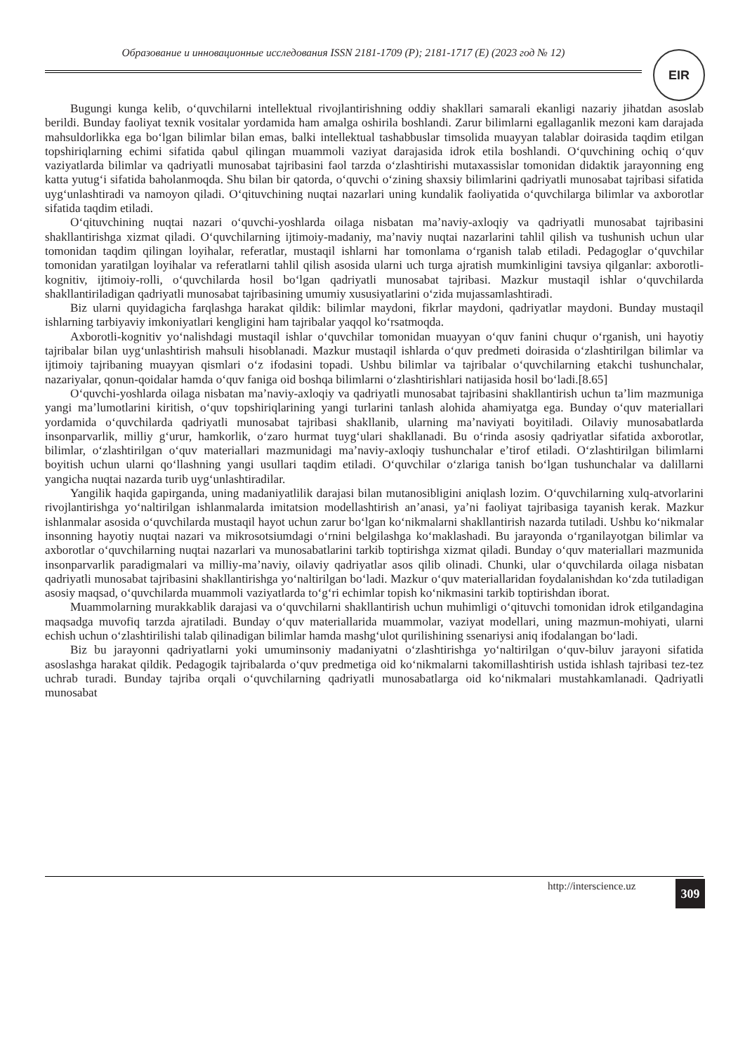Образование и инновационные исследования ISSN 2181-1709 (P); 2181-1717 (E) (2023 год № 12) EIR
Bugungi kunga kelib, oʻquvchilarni intellektual rivojlantirishning oddiy shakllari samarali ekanligi nazariy jihatdan asoslab berildi. Bunday faoliyat texnik vositalar yordamida ham amalga oshirila boshlandi. Zarur bilimlarni egallaganlik mezoni kam darajada mahsuldorlikka ega boʻlgan bilimlar bilan emas, balki intellektual tashabbuslar timsolida muayyan talablar doirasida taqdim etilgan topshiriqlarning echimi sifatida qabul qilingan muammoli vaziyat darajasida idrok etila boshlandi. Oʻquvchining ochiq oʻquv vaziyatlarda bilimlar va qadriyatli munosabat tajribasini faol tarzda oʻzlashtirishi mutaxassislar tomonidan didaktik jarayonning eng katta yutugʻi sifatida baholanmoqda. Shu bilan bir qatorda, oʻquvchi oʻzining shaxsiy bilimlarini qadriyatli munosabat tajribasi sifatida uygʻunlashtiradi va namoyon qiladi. Oʻqituvchining nuqtai nazarlari uning kundalik faoliyatida oʻquvchilarga bilimlar va axborotlar sifatida taqdim etiladi.
Oʻqituvchining nuqtai nazari oʻquvchi-yoshlarda oilaga nisbatan maʼnaviy-axloqiy va qadriyatli munosabat tajribasini shakllantirishga xizmat qiladi. Oʻquvchilarning ijtimoiy-madaniy, maʼnaviy nuqtai nazarlarini tahlil qilish va tushunish uchun ular tomonidan taqdim qilingan loyihalar, referatlar, mustaqil ishlarni har tomonlama oʻrganish talab etiladi. Pedagoglar oʻquvchilar tomonidan yaratilgan loyihalar va referatlarni tahlil qilish asosida ularni uch turga ajratish mumkinligini tavsiya qilganlar: axborotli-kognitiv, ijtimoiy-rolli, oʻquvchilarda hosil boʻlgan qadriyatli munosabat tajribasi. Mazkur mustaqil ishlar oʻquvchilarda shakllantiriladigan qadriyatli munosabat tajribasining umumiy xususiyatlarini oʻzida mujassamlashtiradi.
Biz ularni quyidagicha farqlashga harakat qildik: bilimlar maydoni, fikrlar maydoni, qadriyatlar maydoni. Bunday mustaqil ishlarning tarbiyaviy imkoniyatlari kengligini ham tajribalar yaqqol koʻrsatmoqda.
Axborotli-kognitiv yoʻnalishdagi mustaqil ishlar oʻquvchilar tomonidan muayyan oʻquv fanini chuqur oʻrganish, uni hayotiy tajribalar bilan uygʻunlashtirish mahsuli hisoblanadi. Mazkur mustaqil ishlarda oʻquv predmeti doirasida oʻzlashtirilgan bilimlar va ijtimoiy tajribaning muayyan qismlari oʻz ifodasini topadi. Ushbu bilimlar va tajribalar oʻquvchilarning etakchi tushunchalar, nazariyalar, qonun-qoidalar hamda oʻquv faniga oid boshqa bilimlarni oʻzlashtirishlari natijasida hosil boʻladi.[8.65]
Oʻquvchi-yoshlarda oilaga nisbatan maʼnaviy-axloqiy va qadriyatli munosabat tajribasini shakllantirish uchun taʼlim mazmuniga yangi maʼlumotlarini kiritish, oʻquv topshiriqlarining yangi turlarini tanlash alohida ahamiyatga ega. Bunday oʻquv materiallari yordamida oʻquvchilarda qadriyatli munosabat tajribasi shakllanib, ularning maʼnaviyati boyitiladi. Oilaviy munosabatlarda insonparvarlik, milliy gʻurur, hamkorlik, oʻzaro hurmat tuygʻulari shakllanadi. Bu oʻrinda asosiy qadriyatlar sifatida axborotlar, bilimlar, oʻzlashtirilgan oʻquv materiallari mazmunidagi maʼnaviy-axloqiy tushunchalar eʼtirof etiladi. Oʻzlashtirilgan bilimlarni boyitish uchun ularni qoʻllashning yangi usullari taqdim etiladi. Oʻquvchilar oʻzlariga tanish boʻlgan tushunchalar va dalillarni yangicha nuqtai nazarda turib uygʻunlashtiradilar.
Yangilik haqida gapirganda, uning madaniyatlilik darajasi bilan mutanosibligini aniqlash lozim. Oʻquvchilarning xulq-atvorlarini rivojlantirishga yoʻnaltirilgan ishlanmalarda imitatsion modellashtirish anʼanasi, yaʼni faoliyat tajribasiga tayanish kerak. Mazkur ishlanmalar asosida oʻquvchilarda mustaqil hayot uchun zarur boʻlgan koʻnikmalarni shakllantirish nazarda tutiladi. Ushbu koʻnikmalar insonning hayotiy nuqtai nazari va mikrosotsiumdagi oʻrnini belgilashga koʻmaklashadi. Bu jarayonda oʻrganilayotgan bilimlar va axborotlar oʻquvchilarning nuqtai nazarlari va munosabatlarini tarkib toptirishga xizmat qiladi. Bunday oʻquv materiallari mazmunida insonparvarlik paradigmalari va milliy-maʼnaviy, oilaviy qadriyatlar asos qilib olinadi. Chunki, ular oʻquvchilarda oilaga nisbatan qadriyatli munosabat tajribasini shakllantirishga yoʻnaltirilgan boʻladi. Mazkur oʻquv materiallaridan foydalanishdan koʻzda tutiladigan asosiy maqsad, oʻquvchilarda muammoli vaziyatlarda toʻgʻri echimlar topish koʻnikmasini tarkib toptirishdan iborat.
Muammolarning murakkablik darajasi va oʻquvchilarni shakllantirish uchun muhimligi oʻqituvchi tomonidan idrok etilgandagina maqsadga muvofiq tarzda ajratiladi. Bunday oʻquv materiallarida muammolar, vaziyat modellari, uning mazmun-mohiyati, ularni echish uchun oʻzlashtirilishi talab qilinadigan bilimlar hamda mashgʻulot qurilishining ssenariysi aniq ifodalangan boʻladi.
Biz bu jarayonni qadriyatlarni yoki umuminsoniy madaniyatni oʻzlashtirishga yoʻnaltirilgan oʻquv-biluv jarayoni sifatida asoslashga harakat qildik. Pedagogik tajribalarda oʻquv predmetiga oid koʻnikmalarni takomillashtirish ustida ishlash tajribasi tez-tez uchrab turadi. Bunday tajriba orqali oʻquvchilarning qadriyatli munosabatlarga oid koʻnikmalari mustahkamlanadi. Qadriyatli munosabat
http://interscience.uz 309